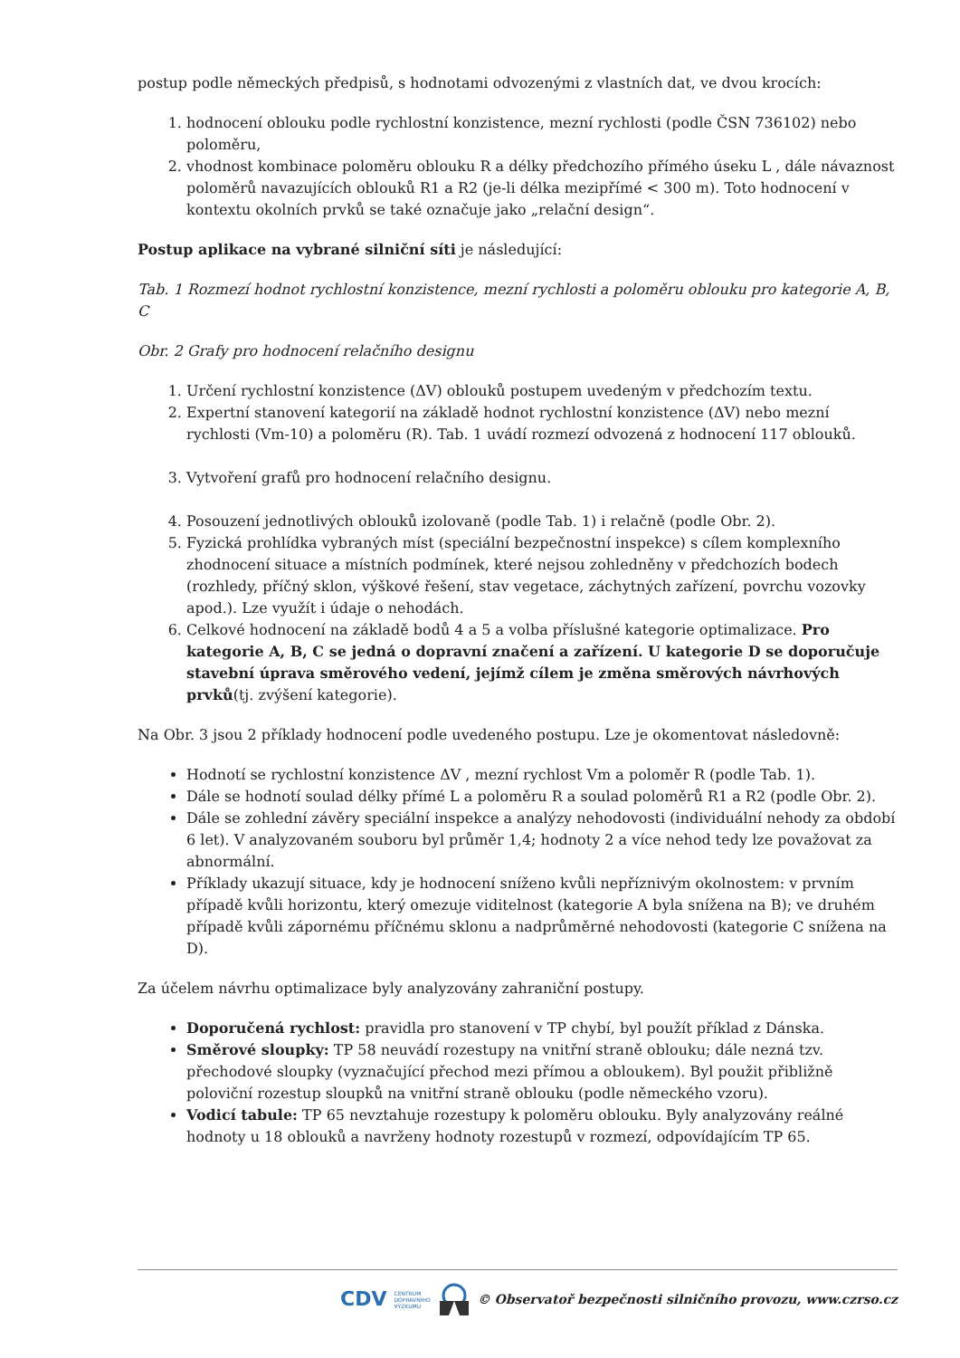postup podle německých předpisů, s hodnotami odvozenými z vlastních dat, ve dvou krocích:
1. hodnocení oblouku podle rychlostní konzistence, mezní rychlosti (podle ČSN 736102) nebo poloměru,
2. vhodnost kombinace poloměru oblouku R a délky předchozího přímého úseku L , dále návaznost poloměrů navazujících oblouků R1 a R2 (je-li délka mezipřímé < 300 m). Toto hodnocení v kontextu okolních prvků se také označuje jako „relační design“.
Postup aplikace na vybrané silniční síti je následující:
Tab. 1 Rozmezí hodnot rychlostní konzistence, mezní rychlosti a poloměru oblouku pro kategorie A, B, C
Obr. 2 Grafy pro hodnocení relačního designu
1. Určení rychlostní konzistence (ΔV) oblouků postupem uvedeným v předchozím textu.
2. Expertní stanovení kategorií na základě hodnot rychlostní konzistence (ΔV) nebo mezní rychlosti (Vm-10) a poloměru (R). Tab. 1 uvádí rozmezí odvozená z hodnocení 117 oblouků.
3. Vytvoření grafů pro hodnocení relačního designu.
4. Posouzení jednotlivých oblouků izolovaně (podle Tab. 1) i relačně (podle Obr. 2).
5. Fyzická prohlídka vybraných míst (speciální bezpečnostní inspekce) s cílem komplexního zhodnocení situace a místních podmínek, které nejsou zohledněny v předchozích bodech (rozhledy, příčný sklon, výškové řešení, stav vegetace, záchytných zařízení, povrchu vozovky apod.). Lze využít i údaje o nehodách.
6. Celkové hodnocení na základě bodů 4 a 5 a volba příslušné kategorie optimalizace. Pro kategorie A, B, C se jedná o dopravní značení a zařízení. U kategorie D se doporučuje stavební úprava směrového vedení, jejímž cílem je změna směrových návrhových prvků(tj. zvýšení kategorie).
Na Obr. 3 jsou 2 příklady hodnocení podle uvedeného postupu. Lze je okomentovat následovně:
Hodnotí se rychlostní konzistence ΔV , mezní rychlost Vm a poloměr R (podle Tab. 1).
Dále se hodnotí soulad délky přímé L a poloměru R a soulad poloměrů R1 a R2 (podle Obr. 2).
Dále se zohlední závěry speciální inspekce a analýzy nehodovosti (individuální nehody za období 6 let). V analyzovaném souboru byl průměr 1,4; hodnoty 2 a více nehod tedy lze považovat za abnormální.
Příklady ukazují situace, kdy je hodnocení sníženo kvůli nepříznivým okolnostem: v prvním případě kvůli horizontu, který omezuje viditelnost (kategorie A byla snížena na B); ve druhém případě kvůli zápornému příčnému sklonu a nadprůměrné nehodovosti (kategorie C snížena na D).
Za účelem návrhu optimalizace byly analyzovány zahraniční postupy.
Doporučená rychlost: pravidla pro stanovení v TP chybí, byl použít příklad z Dánska.
Směrové sloupky: TP 58 neuvádí rozestupy na vnitřní straně oblouku; dále nezná tzv. přechodové sloupky (vyznačující přechod mezi přímou a obloukem). Byl použit přibližně poloviční rozestup sloupků na vnitřní straně oblouku (podle německého vzoru).
Vodicí tabule: TP 65 nevztahuje rozestupy k poloměru oblouku. Byly analyzovány reálné hodnoty u 18 oblouků a navrženy hodnoty rozestupů v rozmezí, odpovídajícím TP 65.
CDV CENTRUM
DOPRAVNÍHO
VÝZKUMU © Observatoř bezpečnosti silničního provozu, www.czrso.cz